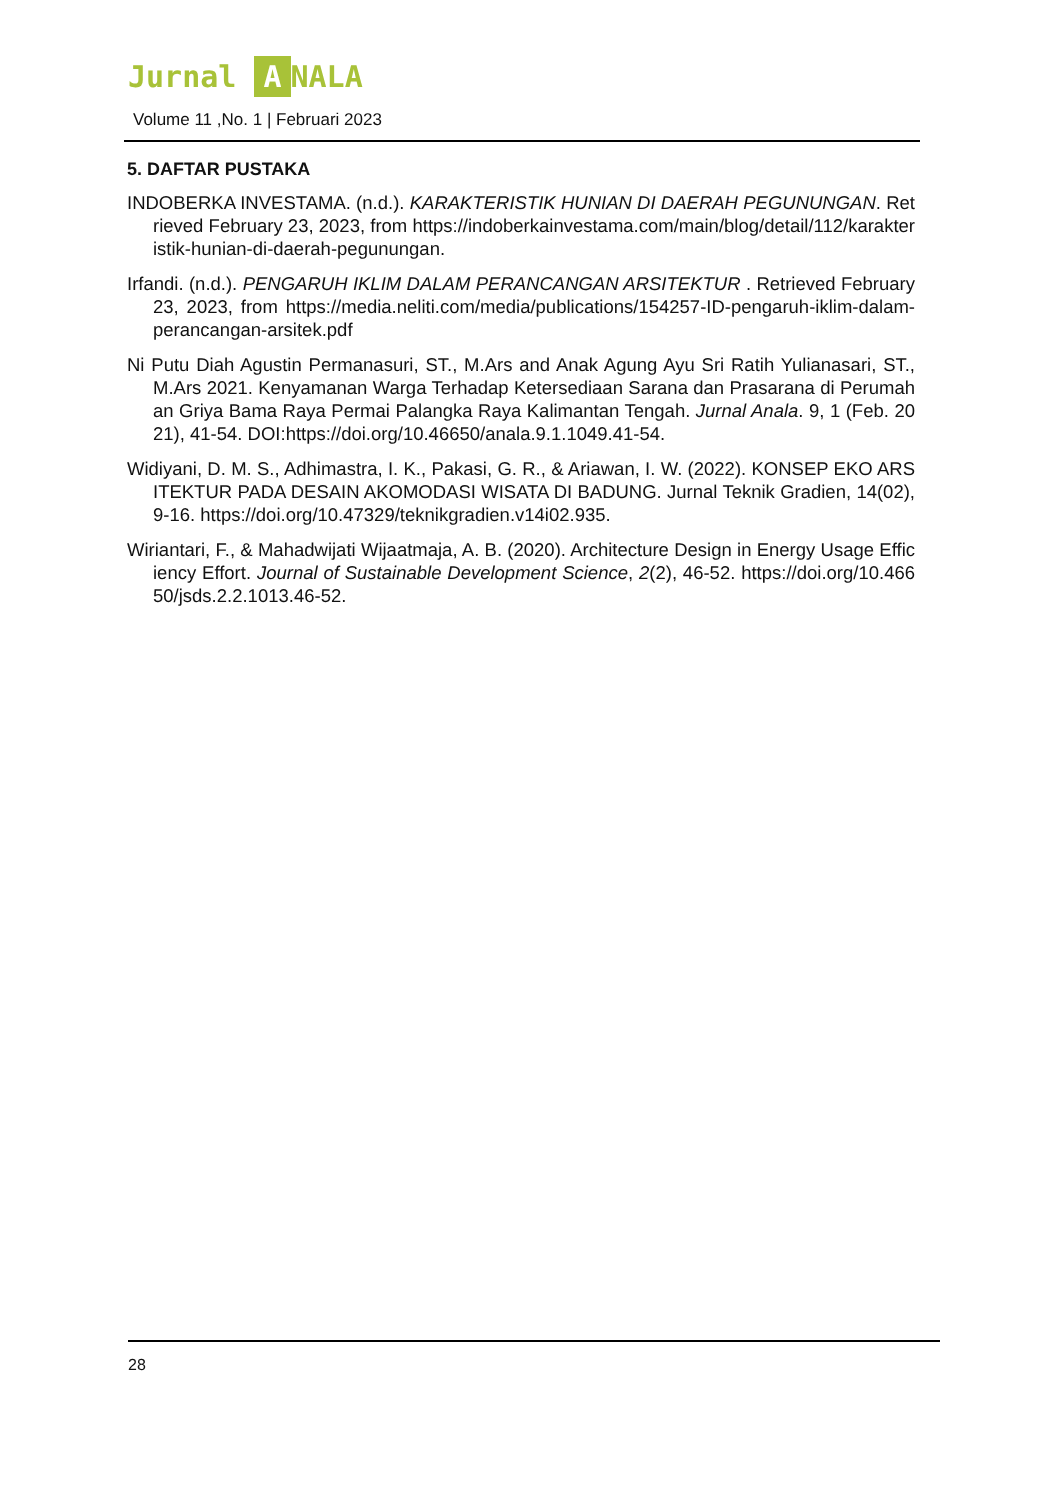Jurnal A NALA
Volume 11 ,No. 1 | Februari 2023
5. DAFTAR PUSTAKA
INDOBERKA INVESTAMA. (n.d.). KARAKTERISTIK HUNIAN DI DAERAH PEGUNUNGAN. Retrieved February 23, 2023, from https://indoberkainvestama.com/main/blog/detail/112/karakteristik-hunian-di-daerah-pegunungan.
Irfandi. (n.d.). PENGARUH IKLIM DALAM PERANCANGAN ARSITEKTUR . Retrieved February 23, 2023, from https://media.neliti.com/media/publications/154257-ID-pengaruh-iklim-dalam-perancangan-arsitek.pdf
Ni Putu Diah Agustin Permanasuri, ST., M.Ars and Anak Agung Ayu Sri Ratih Yulianasari, ST., M.Ars 2021. Kenyamanan Warga Terhadap Ketersediaan Sarana dan Prasarana di Perumahan Griya Bama Raya Permai Palangka Raya Kalimantan Tengah. Jurnal Anala. 9, 1 (Feb. 2021), 41-54. DOI:https://doi.org/10.46650/anala.9.1.1049.41-54.
Widiyani, D. M. S., Adhimastra, I. K., Pakasi, G. R., & Ariawan, I. W. (2022). KONSEP EKO ARSITEKTUR PADA DESAIN AKOMODASI WISATA DI BADUNG. Jurnal Teknik Gradien, 14(02), 9-16. https://doi.org/10.47329/teknikgradien.v14i02.935.
Wiriantari, F., & Mahadwijati Wijaatmaja, A. B. (2020). Architecture Design in Energy Usage Efficiency Effort. Journal of Sustainable Development Science, 2(2), 46-52. https://doi.org/10.46650/jsds.2.2.1013.46-52.
28